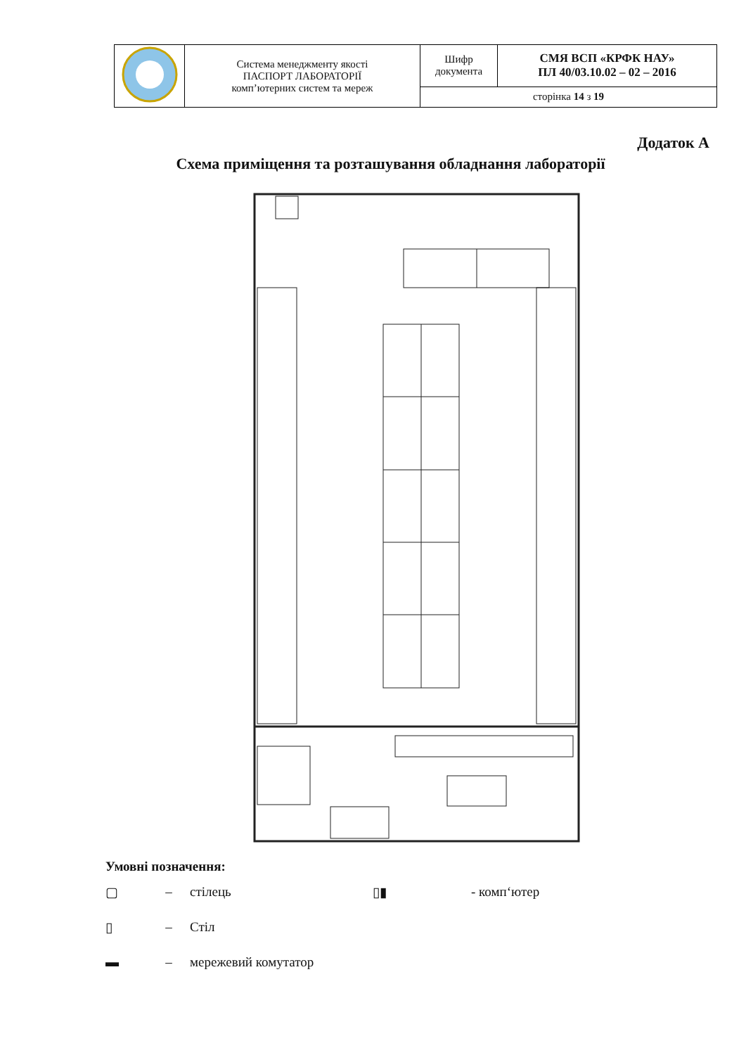| | Система менеджменту якості ПАСПОРТ ЛАБОРАТОРІЇ комп’ютерних систем та мереж | Шифр документа | СМЯ ВСП «КРФК НАУ» ПЛ 40/03.10.02 – 02 – 2016 |
| | | сторінка 14 з 19 | |
Додаток А
Схема приміщення та розташування обладнання лабораторії
Умовні позначення:
▢ – стілець ▯▮ - комп‘ютер
▯ – Стіл
▬ – мережевий комутатор